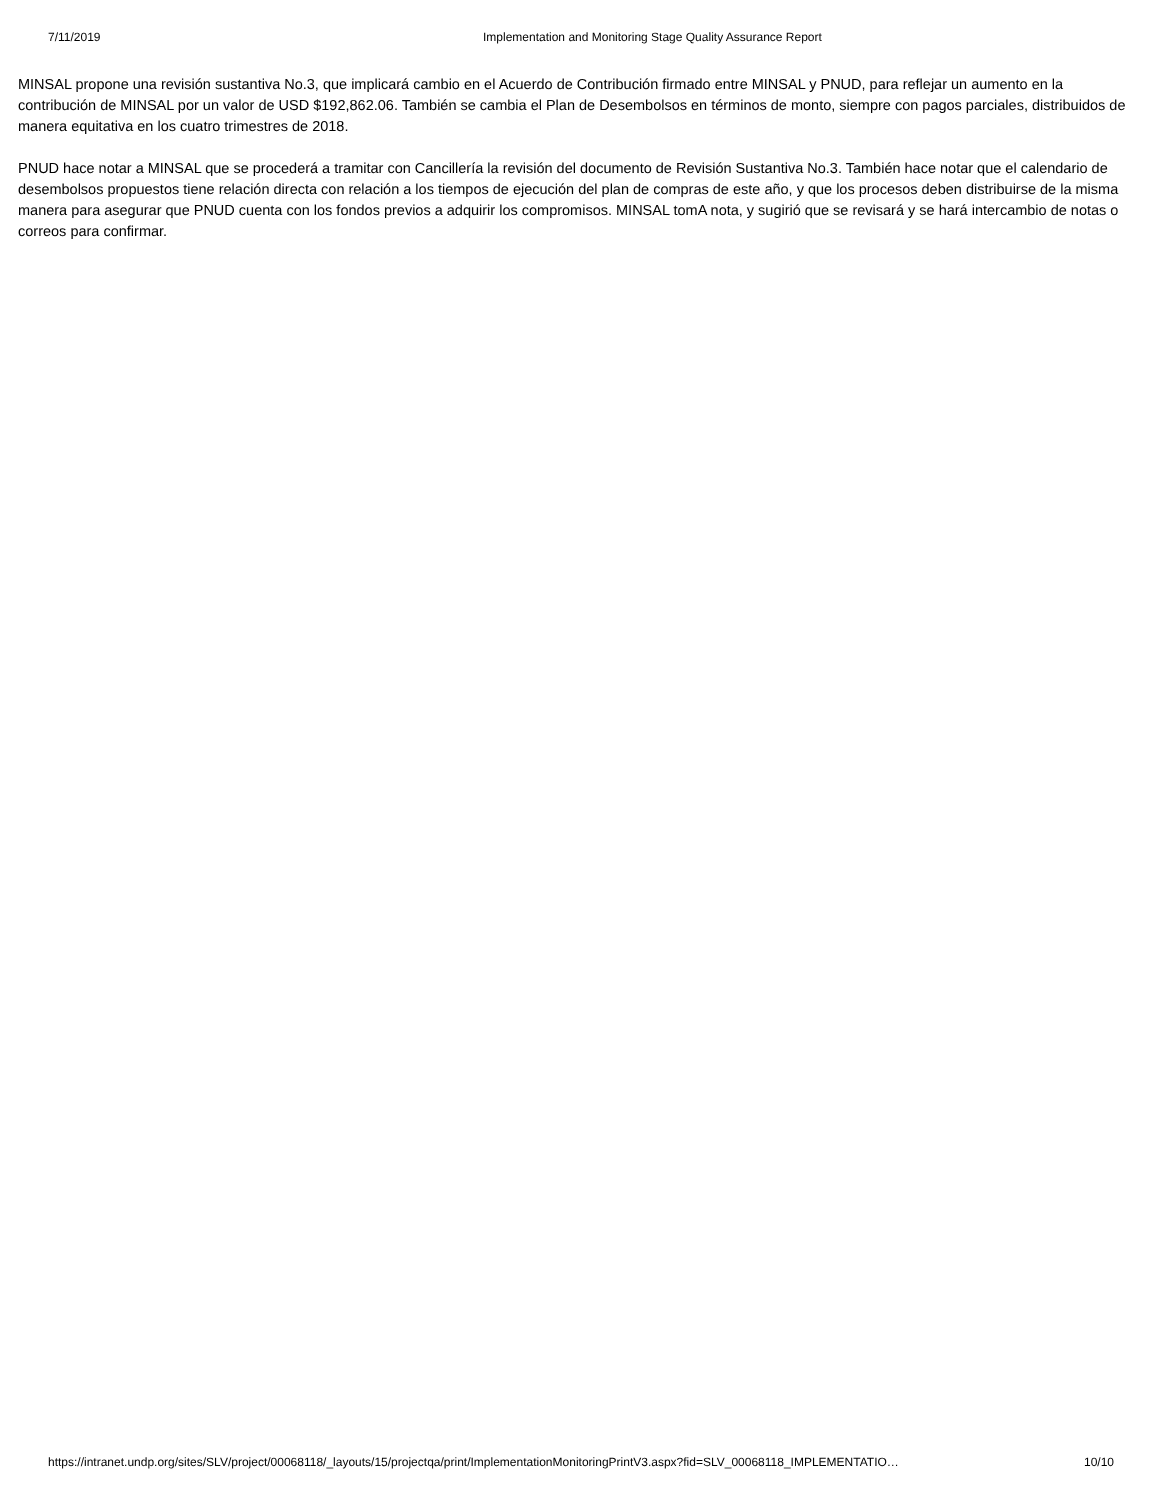7/11/2019 Implementation and Monitoring Stage Quality Assurance Report
MINSAL propone una revisión sustantiva No.3, que implicará cambio en el Acuerdo de Contribución firmado entre MINSAL y PNUD, para reflejar un aumento en la contribución de MINSAL por un valor de USD $192,862.06. También se cambia el Plan de Desembolsos en términos de monto, siempre con pagos parciales, distribuidos de manera equitativa en los cuatro trimestres de 2018.
PNUD hace notar a MINSAL que se procederá a tramitar con Cancillería la revisión del documento de Revisión Sustantiva No.3. También hace notar que el calendario de desembolsos propuestos tiene relación directa con relación a los tiempos de ejecución del plan de compras de este año, y que los procesos deben distribuirse de la misma manera para asegurar que PNUD cuenta con los fondos previos a adquirir los compromisos. MINSAL tomA nota, y sugirió que se revisará y se hará intercambio de notas o correos para confirmar.
https://intranet.undp.org/sites/SLV/project/00068118/_layouts/15/projectqa/print/ImplementationMonitoringPrintV3.aspx?fid=SLV_00068118_IMPLEMENTATIO… 10/10